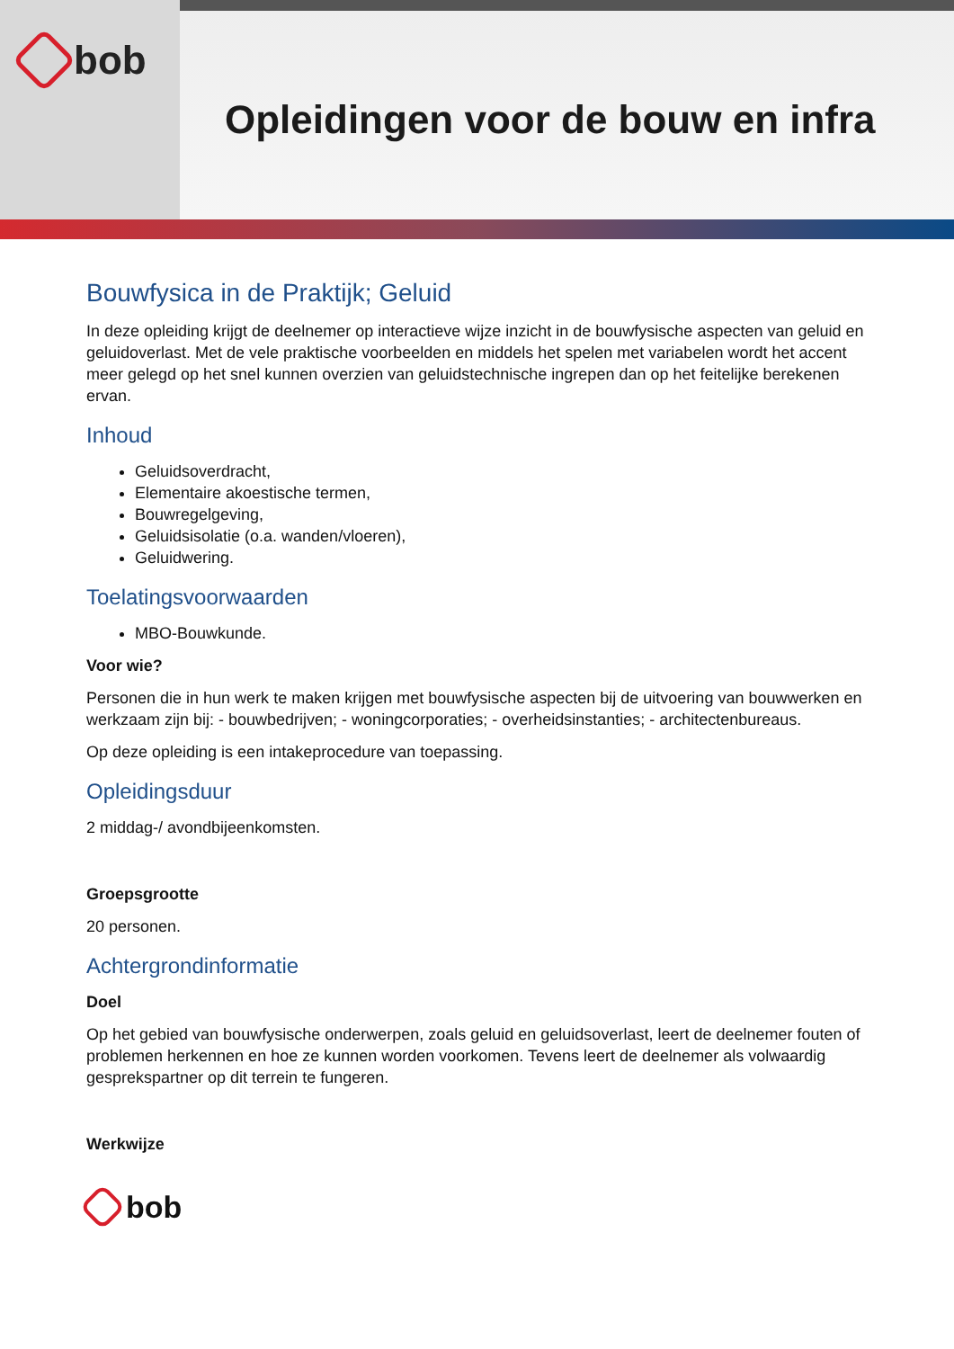bob
Opleidingen voor de bouw en infra
Bouwfysica in de Praktijk; Geluid
In deze opleiding krijgt de deelnemer op interactieve wijze inzicht in de bouwfysische aspecten van geluid en geluidoverlast. Met de vele praktische voorbeelden en middels het spelen met variabelen wordt het accent meer gelegd op het snel kunnen overzien van geluidstechnische ingrepen dan op het feitelijke berekenen ervan.
Inhoud
Geluidsoverdracht,
Elementaire akoestische termen,
Bouwregelgeving,
Geluidsisolatie (o.a. wanden/vloeren),
Geluidwering.
Toelatingsvoorwaarden
MBO-Bouwkunde.
Voor wie?
Personen die in hun werk te maken krijgen met bouwfysische aspecten bij de uitvoering van bouwwerken en werkzaam zijn bij: - bouwbedrijven; - woningcorporaties; - overheidsinstanties; - architectenbureaus.
Op deze opleiding is een intakeprocedure van toepassing.
Opleidingsduur
2 middag-/ avondbijeenkomsten.
Groepsgrootte
20 personen.
Achtergrondinformatie
Doel
Op het gebied van bouwfysische onderwerpen, zoals geluid en geluidsoverlast, leert de deelnemer fouten of problemen herkennen en hoe ze kunnen worden voorkomen. Tevens leert de deelnemer als volwaardig gesprekspartner op dit terrein te fungeren.
Werkwijze
bob